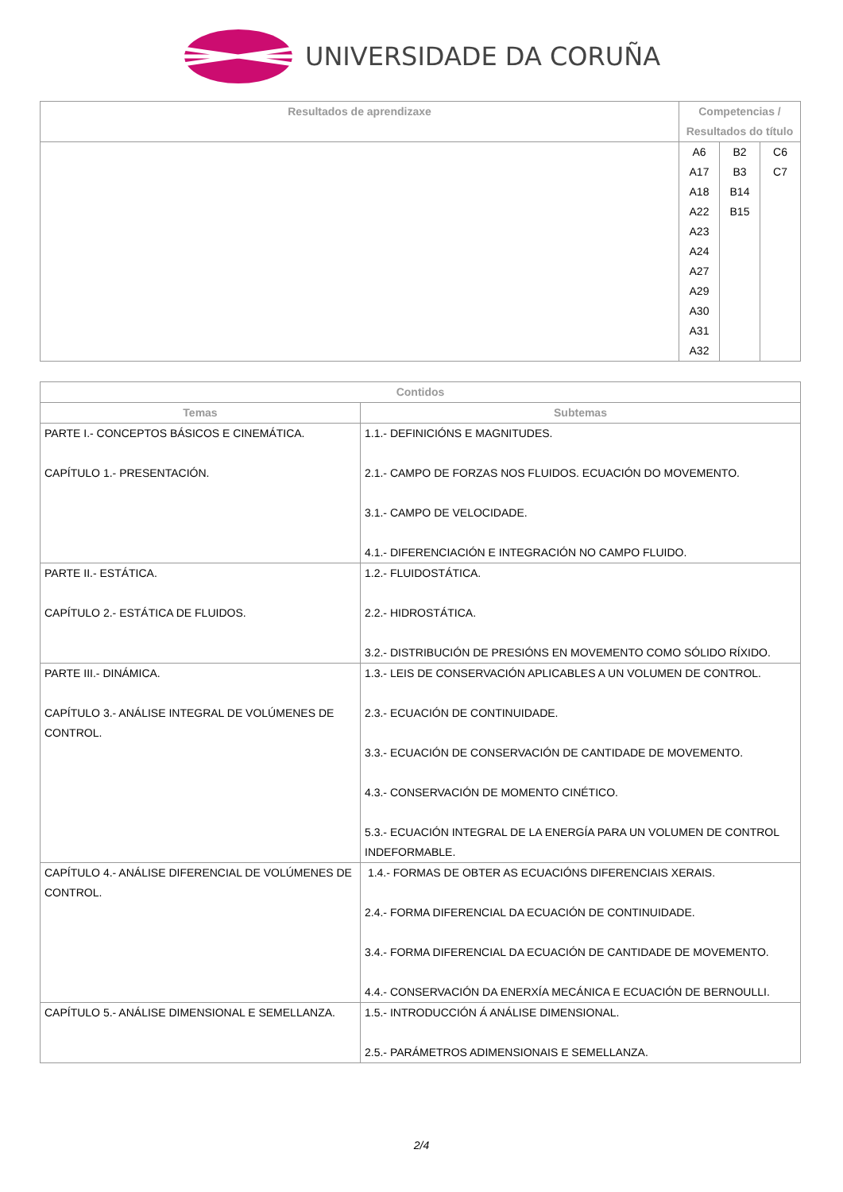UNIVERSIDADE DA CORUÑA
| Resultados de aprendizaxe | Competencias / Resultados do título | | |
| --- | --- | --- | --- |
| | A6 A17 A18 A22 A23 A24 A27 A29 A30 A31 A32 | B2 B3 B14 B15 | C6 C7 |
| Contidos | |
| --- | --- |
| Temas | Subtemas |
| PARTE I.- CONCEPTOS BÁSICOS E CINEMÁTICA. CAPÍTULO 1.- PRESENTACIÓN. | 1.1.- DEFINICIÓNS E MAGNITUDES. 2.1.- CAMPO DE FORZAS NOS FLUIDOS. ECUACIÓN DO MOVEMENTO. 3.1.- CAMPO DE VELOCIDADE. 4.1.- DIFERENCIACIÓN E INTEGRACIÓN NO CAMPO FLUIDO. |
| PARTE II.- ESTÁTICA. CAPÍTULO 2.- ESTÁTICA DE FLUIDOS. | 1.2.- FLUIDOSTÁTICA. 2.2.- HIDROSTÁTICA. 3.2.- DISTRIBUCIÓN DE PRESIÓNS EN MOVEMENTO COMO SÓLIDO RÍXIDO. |
| PARTE III.- DINÁMICA. CAPÍTULO 3.- ANÁLISE INTEGRAL DE VOLÚMENES DE CONTROL. | 1.3.- LEIS DE CONSERVACIÓN APLICABLES A UN VOLUMEN DE CONTROL. 2.3.- ECUACIÓN DE CONTINUIDADE. 3.3.- ECUACIÓN DE CONSERVACIÓN DE CANTIDADE DE MOVEMENTO. 4.3.- CONSERVACIÓN DE MOMENTO CINÉTICO. 5.3.- ECUACIÓN INTEGRAL DE LA ENERGÍA PARA UN VOLUMEN DE CONTROL INDEFORMABLE. |
| CAPÍTULO 4.- ANÁLISE DIFERENCIAL DE VOLÚMENES DE CONTROL. | 1.4.- FORMAS DE OBTER AS ECUACIÓNS DIFERENCIAIS XERAIS. 2.4.- FORMA DIFERENCIAL DA ECUACIÓN DE CONTINUIDADE. 3.4.- FORMA DIFERENCIAL DA ECUACIÓN DE CANTIDADE DE MOVEMENTO. 4.4.- CONSERVACIÓN DA ENERXÍA MECÁNICA E ECUACIÓN DE BERNOULLI. |
| CAPÍTULO 5.- ANÁLISE DIMENSIONAL E SEMELLANZA. | 1.5.- INTRODUCCIÓN Á ANÁLISE DIMENSIONAL. 2.5.- PARÁMETROS ADIMENSIONAIS E SEMELLANZA. |
2/4